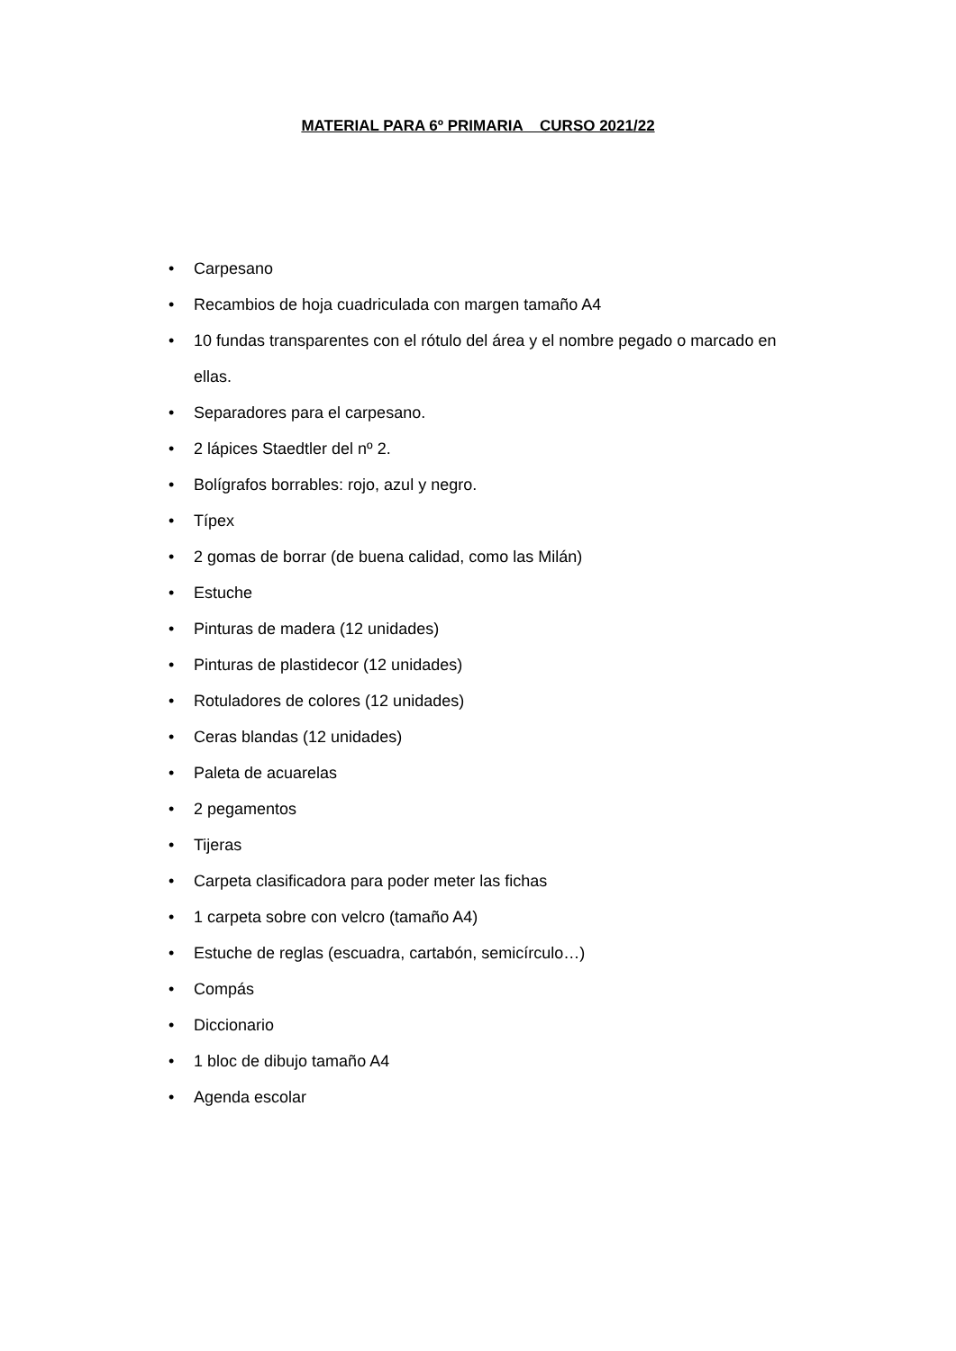MATERIAL PARA 6º PRIMARIA CURSO 2021/22
• Carpesano
• Recambios de hoja cuadriculada con margen tamaño A4
• 10 fundas transparentes con el rótulo del área y el nombre pegado o marcado en ellas.
• Separadores para el carpesano.
• 2 lápices Staedtler del nº 2.
• Bolígrafos borrables: rojo, azul y negro.
• Típex
• 2 gomas de borrar (de buena calidad, como las Milán)
• Estuche
• Pinturas de madera (12 unidades)
• Pinturas de plastidecor (12 unidades)
• Rotuladores de colores (12 unidades)
• Ceras blandas (12 unidades)
• Paleta de acuarelas
• 2 pegamentos
• Tijeras
• Carpeta clasificadora para poder meter las fichas
• 1 carpeta sobre con velcro (tamaño A4)
• Estuche de reglas (escuadra, cartabón, semicírculo…)
• Compás
• Diccionario
• 1 bloc de dibujo tamaño A4
• Agenda escolar